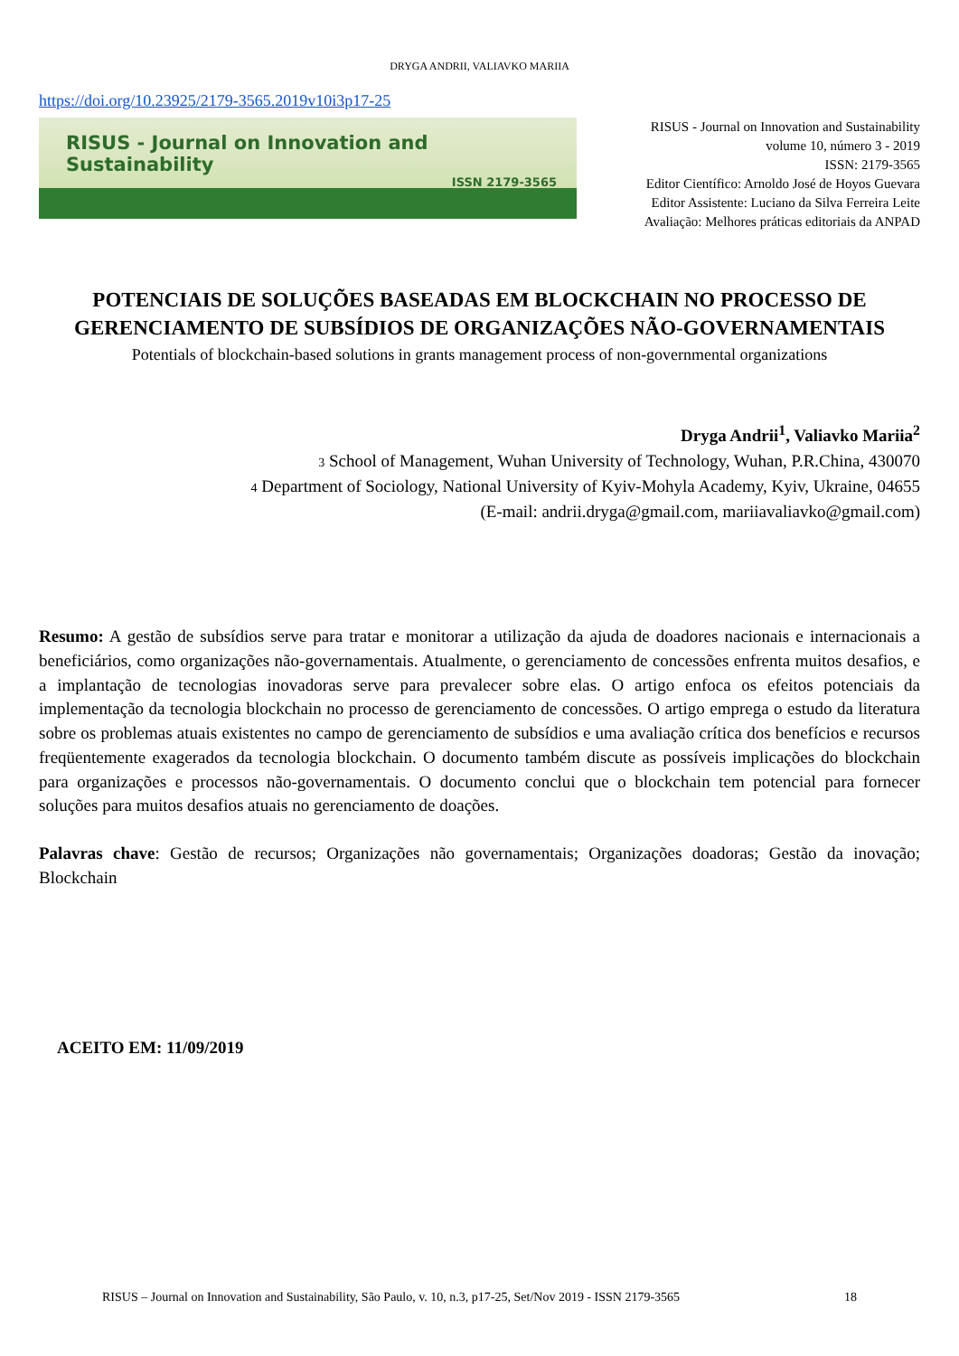DRYGA ANDRII, VALIAVKO MARIIA
https://doi.org/10.23925/2179-3565.2019v10i3p17-25
RISUS - Journal on Innovation and Sustainability
ISSN 2179-3565
RISUS - Journal on Innovation and Sustainability
volume 10, número 3 - 2019
ISSN: 2179-3565
Editor Científico: Arnoldo José de Hoyos Guevara
Editor Assistente: Luciano da Silva Ferreira Leite
Avaliação: Melhores práticas editoriais da ANPAD
POTENCIAIS DE SOLUÇÕES BASEADAS EM BLOCKCHAIN NO PROCESSO DE GERENCIAMENTO DE SUBSÍDIOS DE ORGANIZAÇÕES NÃO-GOVERNAMENTAIS
Potentials of blockchain-based solutions in grants management process of non-governmental organizations
Dryga Andrii<sup>1</sup>, Valiavko Mariia<sup>2</sup>
3 School of Management, Wuhan University of Technology, Wuhan, P.R.China, 430070
4 Department of Sociology, National University of Kyiv-Mohyla Academy, Kyiv, Ukraine, 04655
(E-mail: andrii.dryga@gmail.com, mariiavaliavko@gmail.com)
Resumo: A gestão de subsídios serve para tratar e monitorar a utilização da ajuda de doadores nacionais e internacionais a beneficiários, como organizações não-governamentais. Atualmente, o gerenciamento de concessões enfrenta muitos desafios, e a implantação de tecnologias inovadoras serve para prevalecer sobre elas. O artigo enfoca os efeitos potenciais da implementação da tecnologia blockchain no processo de gerenciamento de concessões. O artigo emprega o estudo da literatura sobre os problemas atuais existentes no campo de gerenciamento de subsídios e uma avaliação crítica dos benefícios e recursos freqüentemente exagerados da tecnologia blockchain. O documento também discute as possíveis implicações do blockchain para organizações e processos não-governamentais. O documento conclui que o blockchain tem potencial para fornecer soluções para muitos desafios atuais no gerenciamento de doações.
Palavras chave: Gestão de recursos; Organizações não governamentais; Organizações doadoras; Gestão da inovação; Blockchain
ACEITO EM: 11/09/2019
RISUS – Journal on Innovation and Sustainability, São Paulo, v. 10, n.3, p17-25, Set/Nov 2019 - ISSN 2179-3565 18